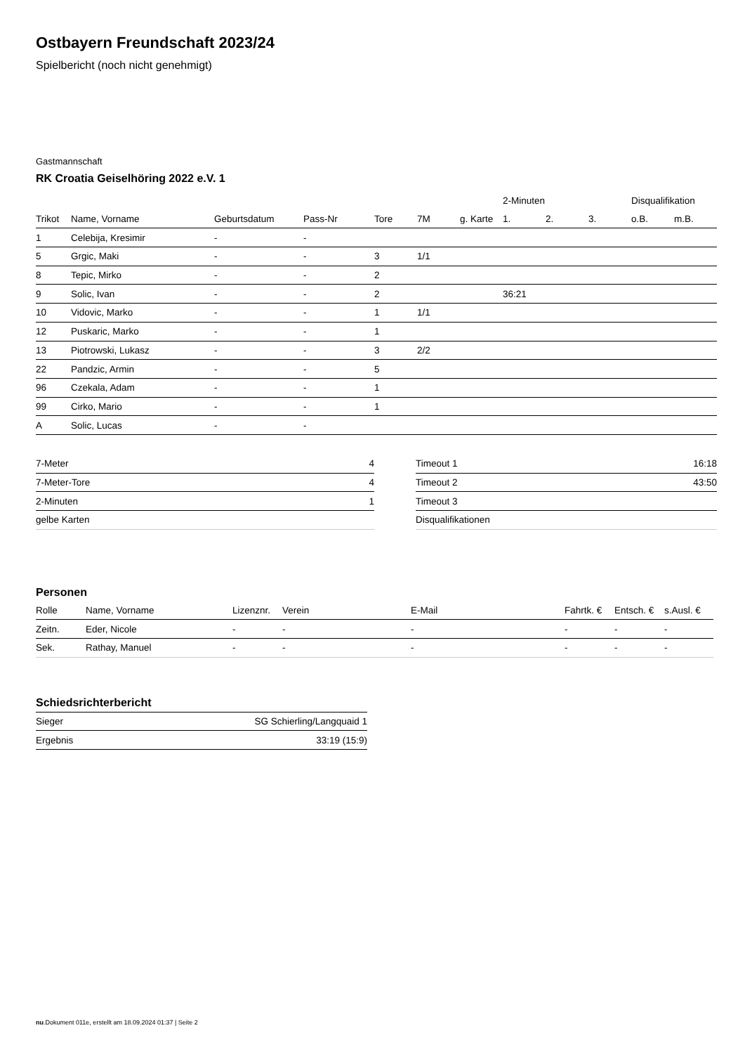Ostbayern Freundschaft 2023/24
Spielbericht (noch nicht genehmigt)
Gastmannschaft
RK Croatia Geiselhöring 2022 e.V. 1
| | | | | | | | 2-Minuten | | | Disqualifikation | |
| --- | --- | --- | --- | --- | --- | --- | --- | --- | --- | --- | --- |
| Trikot | Name, Vorname | Geburtsdatum | Pass-Nr | Tore | 7M | g. Karte | 1. | 2. | 3. | o.B. | m.B. |
| 1 | Celebija, Kresimir | - | - | | | | | | | | |
| 5 | Grgic, Maki | - | - | 3 | 1/1 | | | | | | |
| 8 | Tepic, Mirko | - | - | 2 | | | | | | | |
| 9 | Solic, Ivan | - | - | 2 | | | 36:21 | | | | |
| 10 | Vidovic, Marko | - | - | 1 | 1/1 | | | | | | |
| 12 | Puskaric, Marko | - | - | 1 | | | | | | | |
| 13 | Piotrowski, Lukasz | - | - | 3 | 2/2 | | | | | | |
| 22 | Pandzic, Armin | - | - | 5 | | | | | | | |
| 96 | Czekala, Adam | - | - | 1 | | | | | | | |
| 99 | Cirko, Mario | - | - | 1 | | | | | | | |
| A | Solic, Lucas | - | - | | | | | | | | |
| 7-Meter | 4 |
| 7-Meter-Tore | 4 |
| 2-Minuten | 1 |
| gelbe Karten | |
| Timeout 1 | 16:18 |
| Timeout 2 | 43:50 |
| Timeout 3 | |
| Disqualifikationen | |
Personen
| Rolle | Name, Vorname | Lizenznr. | Verein | E-Mail | Fahrtk. € | Entsch. € | s.Ausl. € |
| --- | --- | --- | --- | --- | --- | --- | --- |
| Zeitn. | Eder, Nicole | - | - | - | - | - | - |
| Sek. | Rathay, Manuel | - | - | - | - | - | - |
Schiedsrichterbericht
| Sieger | SG Schierling/Langquaid 1 |
| Ergebnis | 33:19 (15:9) |
nu.Dokument 011e, erstellt am 18.09.2024 01:37 | Seite 2